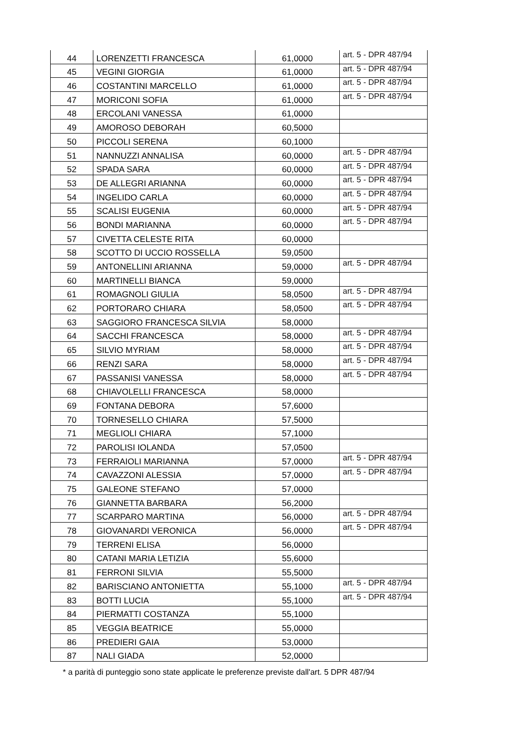| 44 | LORENZETTI FRANCESCA | 61,0000 | art. 5 - DPR 487/94 |
| 45 | VEGINI GIORGIA | 61,0000 | art. 5 - DPR 487/94 |
| 46 | COSTANTINI MARCELLO | 61,0000 | art. 5 - DPR 487/94 |
| 47 | MORICONI SOFIA | 61,0000 | art. 5 - DPR 487/94 |
| 48 | ERCOLANI VANESSA | 61,0000 | |
| 49 | AMOROSO DEBORAH | 60,5000 | |
| 50 | PICCOLI SERENA | 60,1000 | |
| 51 | NANNUZZI ANNALISA | 60,0000 | art. 5 - DPR 487/94 |
| 52 | SPADA SARA | 60,0000 | art. 5 - DPR 487/94 |
| 53 | DE ALLEGRI ARIANNA | 60,0000 | art. 5 - DPR 487/94 |
| 54 | INGELIDO CARLA | 60,0000 | art. 5 - DPR 487/94 |
| 55 | SCALISI EUGENIA | 60,0000 | art. 5 - DPR 487/94 |
| 56 | BONDI MARIANNA | 60,0000 | art. 5 - DPR 487/94 |
| 57 | CIVETTA CELESTE RITA | 60,0000 | |
| 58 | SCOTTO DI UCCIO ROSSELLA | 59,0500 | |
| 59 | ANTONELLINI ARIANNA | 59,0000 | art. 5 - DPR 487/94 |
| 60 | MARTINELLI BIANCA | 59,0000 | |
| 61 | ROMAGNOLI GIULIA | 58,0500 | art. 5 - DPR 487/94 |
| 62 | PORTORARO CHIARA | 58,0500 | art. 5 - DPR 487/94 |
| 63 | SAGGIORO FRANCESCA SILVIA | 58,0000 | |
| 64 | SACCHI FRANCESCA | 58,0000 | art. 5 - DPR 487/94 |
| 65 | SILVIO MYRIAM | 58,0000 | art. 5 - DPR 487/94 |
| 66 | RENZI SARA | 58,0000 | art. 5 - DPR 487/94 |
| 67 | PASSANISI VANESSA | 58,0000 | art. 5 - DPR 487/94 |
| 68 | CHIAVOLELLI FRANCESCA | 58,0000 | |
| 69 | FONTANA DEBORA | 57,6000 | |
| 70 | TORNESELLO CHIARA | 57,5000 | |
| 71 | MEGLIOLI CHIARA | 57,1000 | |
| 72 | PAROLISI IOLANDA | 57,0500 | |
| 73 | FERRAIOLI MARIANNA | 57,0000 | art. 5 - DPR 487/94 |
| 74 | CAVAZZONI ALESSIA | 57,0000 | art. 5 - DPR 487/94 |
| 75 | GALEONE STEFANO | 57,0000 | |
| 76 | GIANNETTA BARBARA | 56,2000 | |
| 77 | SCARPARO MARTINA | 56,0000 | art. 5 - DPR 487/94 |
| 78 | GIOVANARDI VERONICA | 56,0000 | art. 5 - DPR 487/94 |
| 79 | TERRENI ELISA | 56,0000 | |
| 80 | CATANI MARIA LETIZIA | 55,6000 | |
| 81 | FERRONI SILVIA | 55,5000 | |
| 82 | BARISCIANO ANTONIETTA | 55,1000 | art. 5 - DPR 487/94 |
| 83 | BOTTI LUCIA | 55,1000 | art. 5 - DPR 487/94 |
| 84 | PIERMATTI COSTANZA | 55,1000 | |
| 85 | VEGGIA BEATRICE | 55,0000 | |
| 86 | PREDIERI GAIA | 53,0000 | |
| 87 | NALI GIADA | 52,0000 | |
* a parità di punteggio sono state applicate le preferenze previste dall'art. 5 DPR 487/94